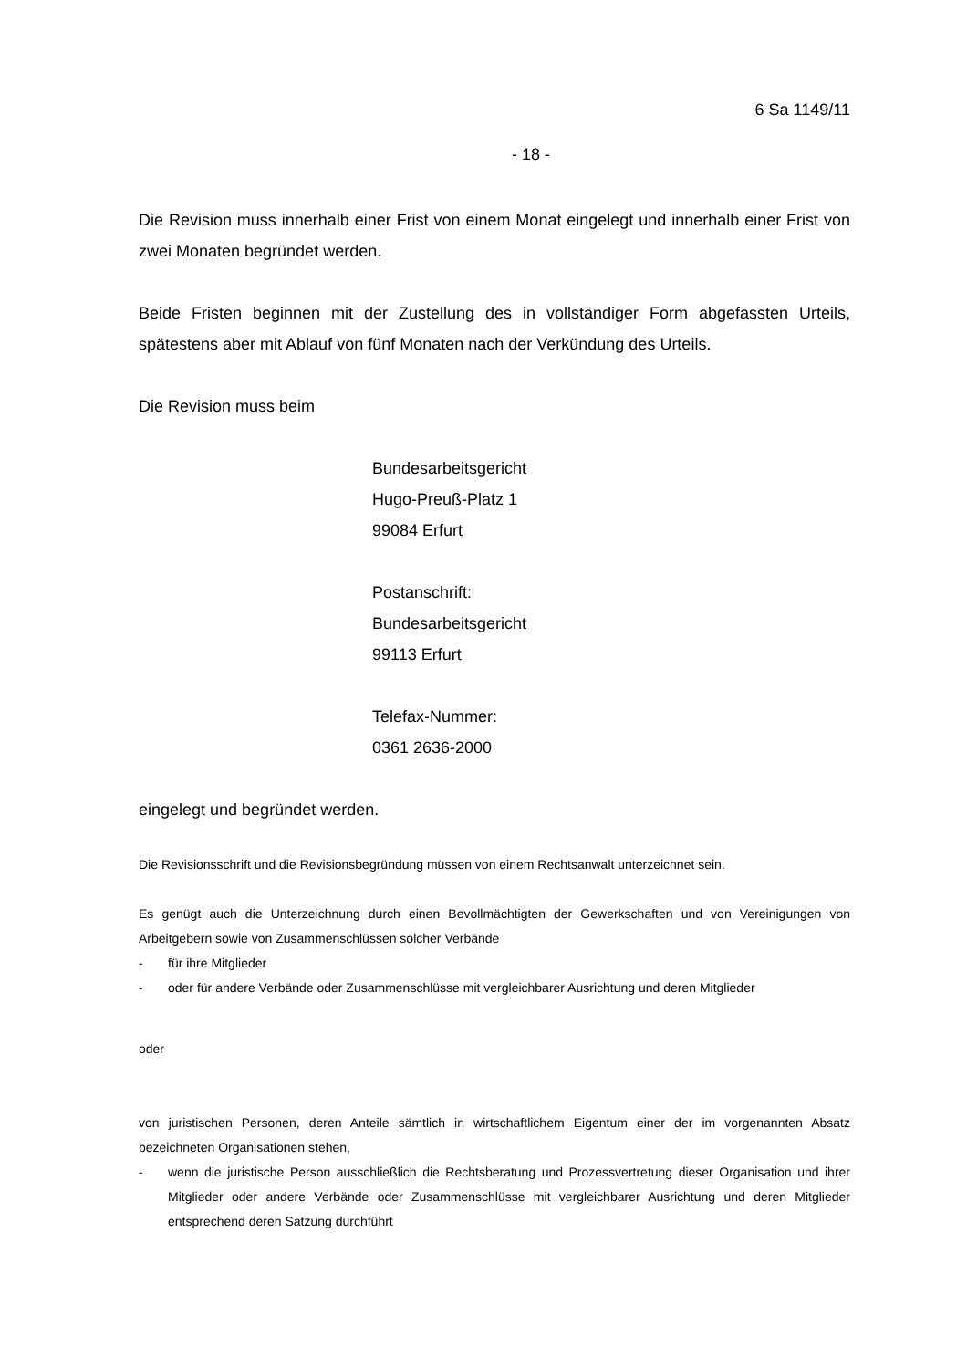6 Sa 1149/11
- 18 -
Die Revision muss innerhalb einer Frist von einem Monat eingelegt und innerhalb einer Frist von zwei Monaten begründet werden.
Beide Fristen beginnen mit der Zustellung des in vollständiger Form abgefassten Urteils, spätestens aber mit Ablauf von fünf Monaten nach der Verkündung des Urteils.
Die Revision muss beim
Bundesarbeitsgericht
Hugo-Preuß-Platz 1
99084 Erfurt
Postanschrift:
Bundesarbeitsgericht
99113 Erfurt
Telefax-Nummer:
0361 2636-2000
eingelegt und begründet werden.
Die Revisionsschrift und die Revisionsbegründung müssen von einem Rechtsanwalt unterzeichnet sein.
Es genügt auch die Unterzeichnung durch einen Bevollmächtigten der Gewerkschaften und von Vereinigungen von Arbeitgebern sowie von Zusammenschlüssen solcher Verbände
- für ihre Mitglieder
- oder für andere Verbände oder Zusammenschlüsse mit vergleichbarer Ausrichtung und deren Mitglieder
oder
von juristischen Personen, deren Anteile sämtlich in wirtschaftlichem Eigentum einer der im vorgenannten Absatz bezeichneten Organisationen stehen,
- wenn die juristische Person ausschließlich die Rechtsberatung und Prozessvertretung dieser Organisation und ihrer Mitglieder oder andere Verbände oder Zusammenschlüsse mit vergleichbarer Ausrichtung und deren Mitglieder entsprechend deren Satzung durchführt